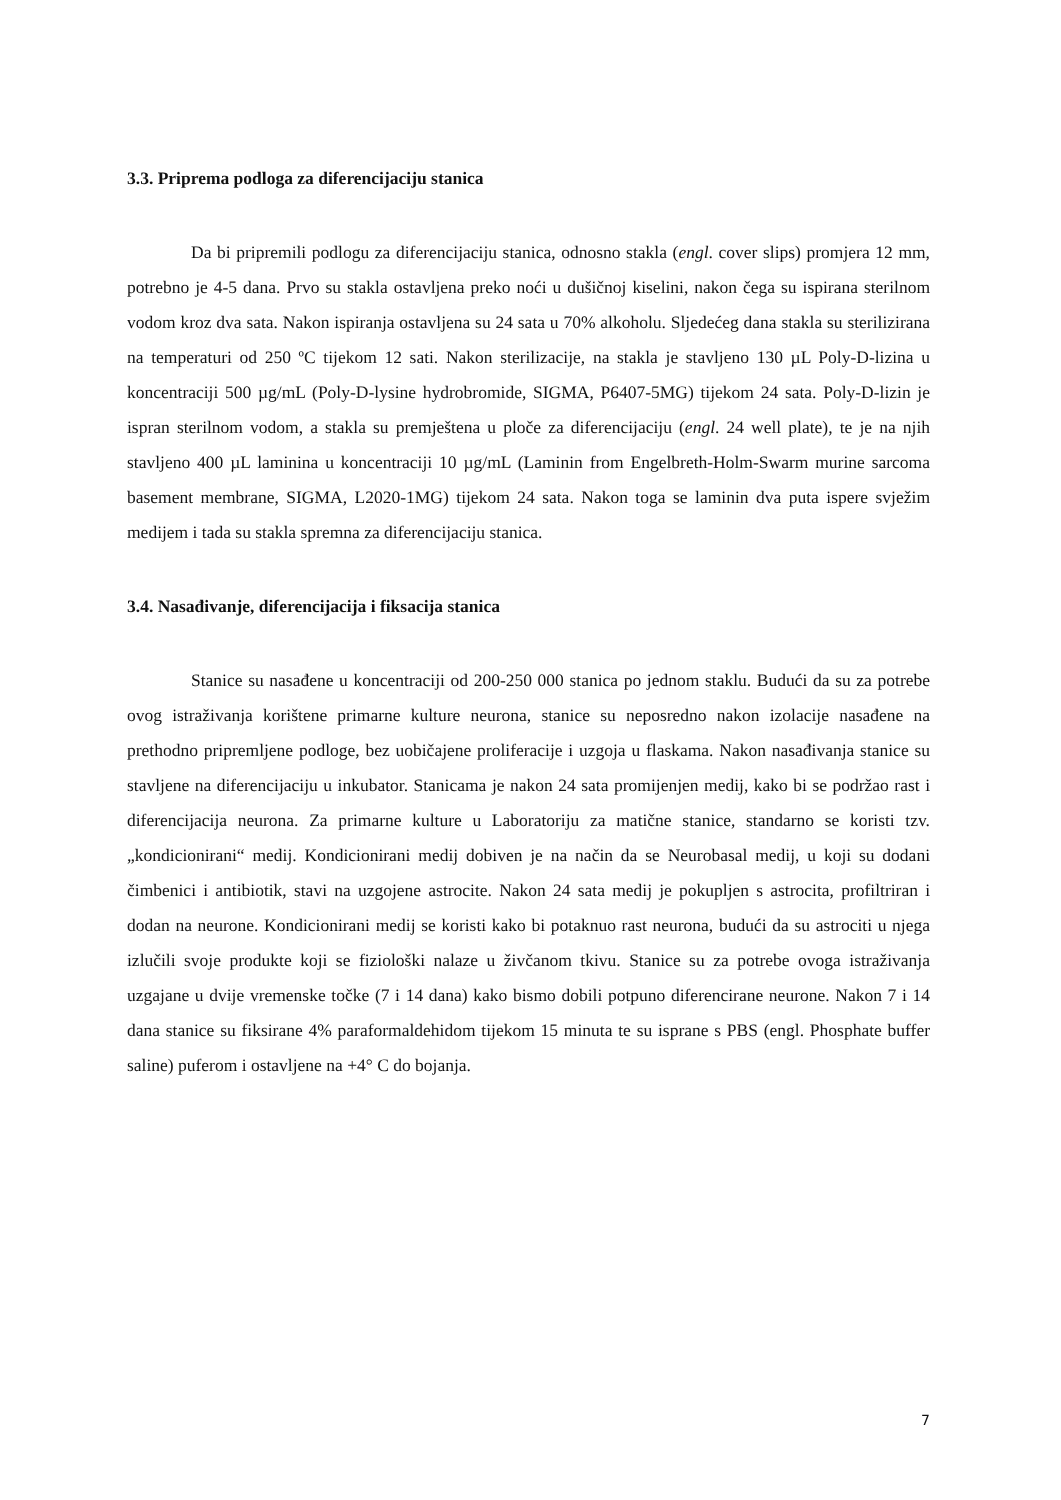3.3. Priprema podloga za diferencijaciju stanica
Da bi pripremili podlogu za diferencijaciju stanica, odnosno stakla (engl. cover slips) promjera 12 mm, potrebno je 4-5 dana. Prvo su stakla ostavljena preko noći u dušičnoj kiselini, nakon čega su ispirana sterilnom vodom kroz dva sata. Nakon ispiranja ostavljena su 24 sata u 70% alkoholu. Sljedećeg dana stakla su sterilizirana na temperaturi od 250 ºC tijekom 12 sati. Nakon sterilizacije, na stakla je stavljeno 130 µL Poly-D-lizina u koncentraciji 500 µg/mL (Poly-D-lysine hydrobromide, SIGMA, P6407-5MG) tijekom 24 sata. Poly-D-lizin je ispran sterilnom vodom, a stakla su premještena u ploče za diferencijaciju (engl. 24 well plate), te je na njih stavljeno 400 µL laminina u koncentraciji 10 µg/mL (Laminin from Engelbreth-Holm-Swarm murine sarcoma basement membrane, SIGMA, L2020-1MG) tijekom 24 sata. Nakon toga se laminin dva puta ispere svježim medijem i tada su stakla spremna za diferencijaciju stanica.
3.4. Nasađivanje, diferencijacija i fiksacija stanica
Stanice su nasađene u koncentraciji od 200-250 000 stanica po jednom staklu. Budući da su za potrebe ovog istraživanja korištene primarne kulture neurona, stanice su neposredno nakon izolacije nasađene na prethodno pripremljene podloge, bez uobičajene proliferacije i uzgoja u flaskama. Nakon nasađivanja stanice su stavljene na diferencijaciju u inkubator. Stanicama je nakon 24 sata promijenjen medij, kako bi se podržao rast i diferencijacija neurona. Za primarne kulture u Laboratoriju za matične stanice, standarno se koristi tzv. „kondicionirani“ medij. Kondicionirani medij dobiven je na način da se Neurobasal medij, u koji su dodani čimbenici i antibiotik, stavi na uzgojene astrocite. Nakon 24 sata medij je pokupljen s astrocita, profiltriran i dodan na neurone. Kondicionirani medij se koristi kako bi potaknuo rast neurona, budući da su astrociti u njega izlučili svoje produkte koji se fiziološki nalaze u živčanom tkivu. Stanice su za potrebe ovoga istraživanja uzgajane u dvije vremenske točke (7 i 14 dana) kako bismo dobili potpuno diferencirane neurone. Nakon 7 i 14 dana stanice su fiksirane 4% paraformaldehidom tijekom 15 minuta te su isprane s PBS (engl. Phosphate buffer saline) puferom i ostavljene na +4° C do bojanja.
7